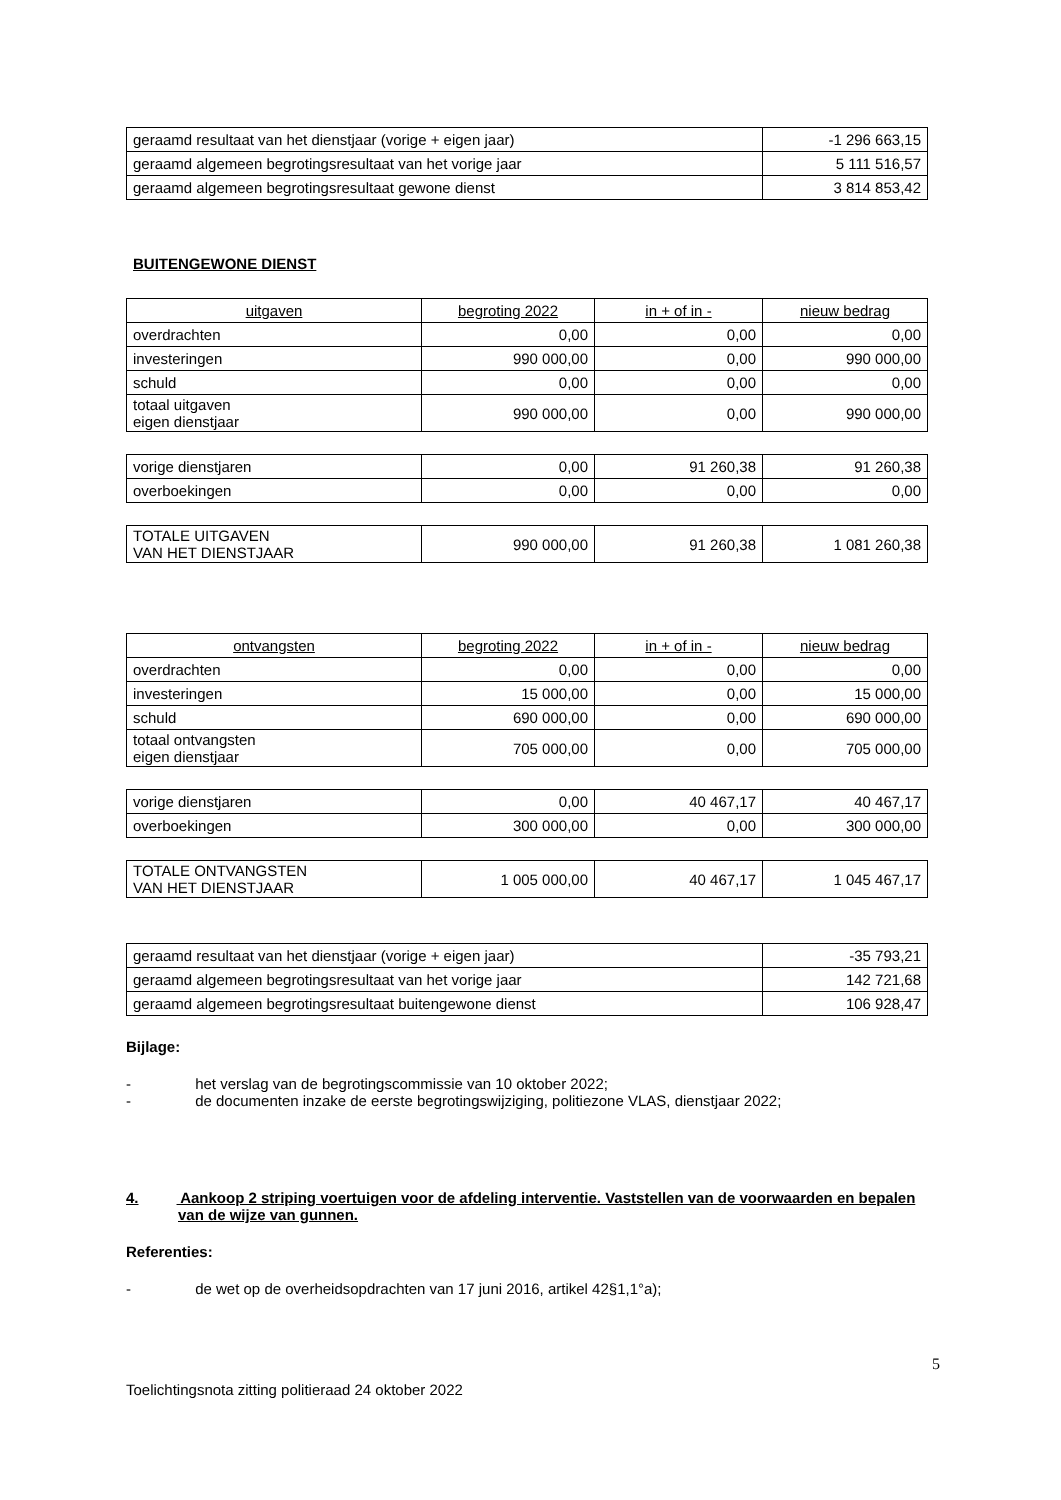| geraamd resultaat van het dienstjaar (vorige + eigen jaar) | -1 296 663,15 |
| geraamd algemeen begrotingsresultaat van het vorige jaar | 5 111 516,57 |
| geraamd algemeen begrotingsresultaat gewone dienst | 3 814 853,42 |
BUITENGEWONE DIENST
| uitgaven | begroting 2022 | in + of in - | nieuw bedrag |
| --- | --- | --- | --- |
| overdrachten | 0,00 | 0,00 | 0,00 |
| investeringen | 990 000,00 | 0,00 | 990 000,00 |
| schuld | 0,00 | 0,00 | 0,00 |
| totaal uitgaven eigen dienstjaar | 990 000,00 | 0,00 | 990 000,00 |
| vorige dienstjaren | 0,00 | 91 260,38 | 91 260,38 |
| overboekingen | 0,00 | 0,00 | 0,00 |
| TOTALE UITGAVEN VAN HET DIENSTJAAR | 990 000,00 | 91 260,38 | 1 081 260,38 |
| ontvangsten | begroting 2022 | in + of in - | nieuw bedrag |
| --- | --- | --- | --- |
| overdrachten | 0,00 | 0,00 | 0,00 |
| investeringen | 15 000,00 | 0,00 | 15 000,00 |
| schuld | 690 000,00 | 0,00 | 690 000,00 |
| totaal ontvangsten eigen dienstjaar | 705 000,00 | 0,00 | 705 000,00 |
| vorige dienstjaren | 0,00 | 40 467,17 | 40 467,17 |
| overboekingen | 300 000,00 | 0,00 | 300 000,00 |
| TOTALE ONTVANGSTEN VAN HET DIENSTJAAR | 1 005 000,00 | 40 467,17 | 1 045 467,17 |
| geraamd resultaat van het dienstjaar (vorige + eigen jaar) | -35 793,21 |
| geraamd algemeen begrotingsresultaat van het vorige jaar | 142 721,68 |
| geraamd algemeen begrotingsresultaat buitengewone dienst | 106 928,47 |
Bijlage:
- het verslag van de begrotingscommissie van 10 oktober 2022;
- de documenten inzake de eerste begrotingswijziging, politiezone VLAS, dienstjaar 2022;
4. Aankoop 2 striping voertuigen voor de afdeling interventie. Vaststellen van de voorwaarden en bepalen van de wijze van gunnen.
Referenties:
- de wet op de overheidsopdrachten van 17 juni 2016, artikel 42§1,1°a);
5
Toelichtingsnota zitting politieraad 24 oktober 2022